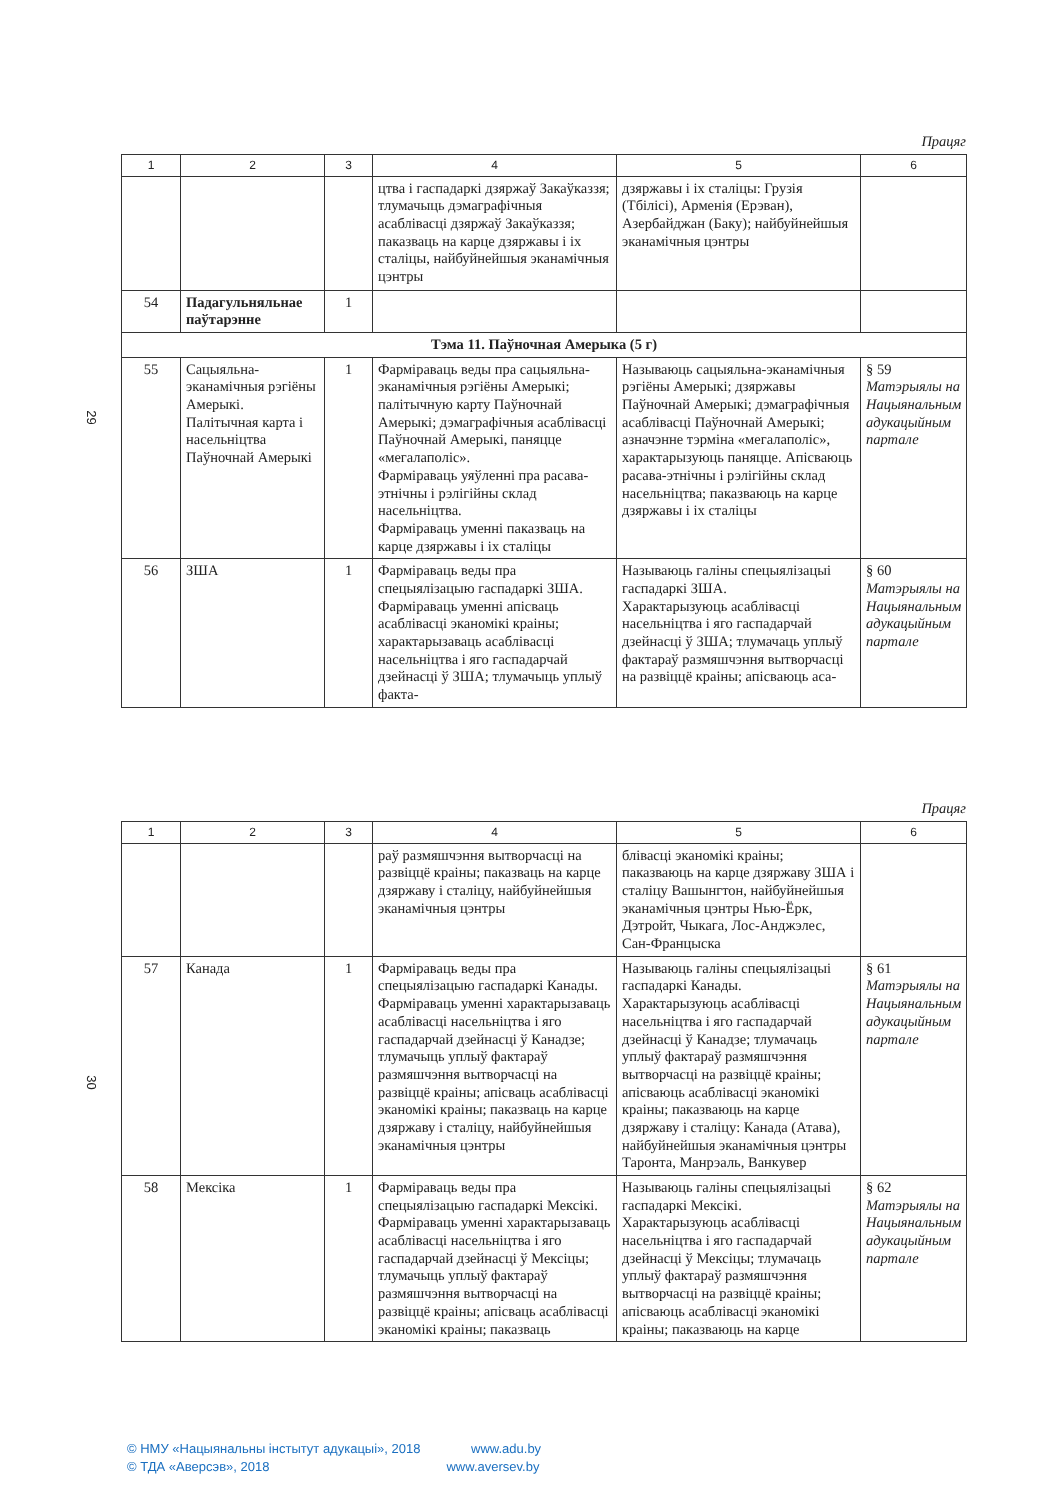29
Працяг
| 1 | 2 | 3 | 4 | 5 | 6 |
| --- | --- | --- | --- | --- | --- |
| | | | цтва і гаспадаркі дзяржаў Закаўказзя; тлумачыць дэмаграфічныя асаблівасці дзяржаў Закаўказзя; паказваць на карце дзяржавы і іх сталіцы, найбуйнейшыя эканамічныя цэнтры | дзяржавы і іх сталіцы: Грузія (Тбілісі), Арменія (Ерэван), Азербайджан (Баку); найбуйнейшыя эканамічныя цэнтры | |
| 54 | Падагульняльнае паўтарэнне | 1 | | | |
| Тэма 11. Паўночная Амерыка (5 г) | | | | | |
| 55 | Сацыяльна-эканамічныя рэгіёны Амерыкі. Палітычная карта і насельніцтва Паўночнай Амерыкі | 1 | Фарміраваць веды пра сацыяльна-эканамічныя рэгіёны Амерыкі; палітычную карту Паўночнай Амерыкі; дэмаграфічныя асаблівасці Паўночнай Амерыкі, паняцце «мегалаполіс». Фарміраваць уяўленні пра расава-этнічны і рэлігійны склад насельніцтва. Фарміраваць уменні паказваць на карце дзяржавы і іх сталіцы | Называюць сацыяльна-эканамічныя рэгіёны Амерыкі; дзяржавы Паўночнай Амерыкі; дэмаграфічныя асаблівасці Паўночнай Амерыкі; азначэнне тэрміна «мегалаполіс», характарызуюць паняцце. Апісваюць расава-этнічны і рэлігійны склад насельніцтва; паказваюць на карце дзяржавы і іх сталіцы | § 59 Матэрыялы на Нацыянальным адукацыйным партале |
| 56 | ЗША | 1 | Фарміраваць веды пра спецыялізацыю гаспадаркі ЗША. Фарміраваць уменні апісваць асаблівасці эканомікі краіны; характарызаваць асаблівасці насельніцтва і яго гаспадарчай дзейнасці ў ЗША; тлумачыць уплыў факта- | Называюць галіны спецыялізацыі гаспадаркі ЗША. Характарызуюць асаблівасці насельніцтва і яго гаспадарчай дзейнасці ў ЗША; тлумачаць уплыў фактараў размяшчэння вытворчасці на развіццё краіны; апісваюць аса- | § 60 Матэрыялы на Нацыянальным адукацыйным партале |
30
Працяг
| 1 | 2 | 3 | 4 | 5 | 6 |
| --- | --- | --- | --- | --- | --- |
| | | | раў размяшчэння вытворчасці на развіццё краіны; паказваць на карце дзяржаву і сталіцу, найбуйнейшыя эканамічныя цэнтры | блівасці эканомікі краіны; паказваюць на карце дзяржаву ЗША і сталіцу Вашынгтон, найбуйнейшыя эканамічныя цэнтры Нью-Ёрк, Дэтройт, Чыкага, Лос-Анджэлес, Сан-Францыска | |
| 57 | Канада | 1 | Фарміраваць веды пра спецыялізацыю гаспадаркі Канады. Фарміраваць уменні характарызаваць асаблівасці насельніцтва і яго гаспадарчай дзейнасці ў Канадзе; тлумачыць уплыў фактараў размяшчэння вытворчасці на развіццё краіны; апісваць асаблівасці эканомікі краіны; паказваць на карце дзяржаву і сталіцу, найбуйнейшыя эканамічныя цэнтры | Называюць галіны спецыялізацыі гаспадаркі Канады. Характарызуюць асаблівасці насельніцтва і яго гаспадарчай дзейнасці ў Канадзе; тлумачаць уплыў фактараў размяшчэння вытворчасці на развіццё краіны; апісваюць асаблівасці эканомікі краіны; паказваюць на карце дзяржаву і сталіцу: Канада (Атава), найбуйнейшыя эканамічныя цэнтры Таронта, Манрэаль, Ванкувер | § 61 Матэрыялы на Нацыянальным адукацыйным партале |
| 58 | Мексіка | 1 | Фарміраваць веды пра спецыялізацыю гаспадаркі Мексікі. Фарміраваць уменні характарызаваць асаблівасці насельніцтва і яго гаспадарчай дзейнасці ў Мексіцы; тлумачыць уплыў фактараў размяшчэння вытворчасці на развіццё краіны; апісваць асаблівасці эканомікі краіны; паказваць | Называюць галіны спецыялізацыі гаспадаркі Мексікі. Характарызуюць асаблівасці насельніцтва і яго гаспадарчай дзейнасці ў Мексіцы; тлумачаць уплыў фактараў размяшчэння вытворчасці на развіццё краіны; апісваюць асаблівасці эканомікі краіны; паказваюць на карце | § 62 Матэрыялы на Нацыянальным адукацыйным партале |
© НМУ «Нацыянальны інстытут адукацыі», 2018 www.adu.by
© ТДА «Аверсэв», 2018 www.aversev.by